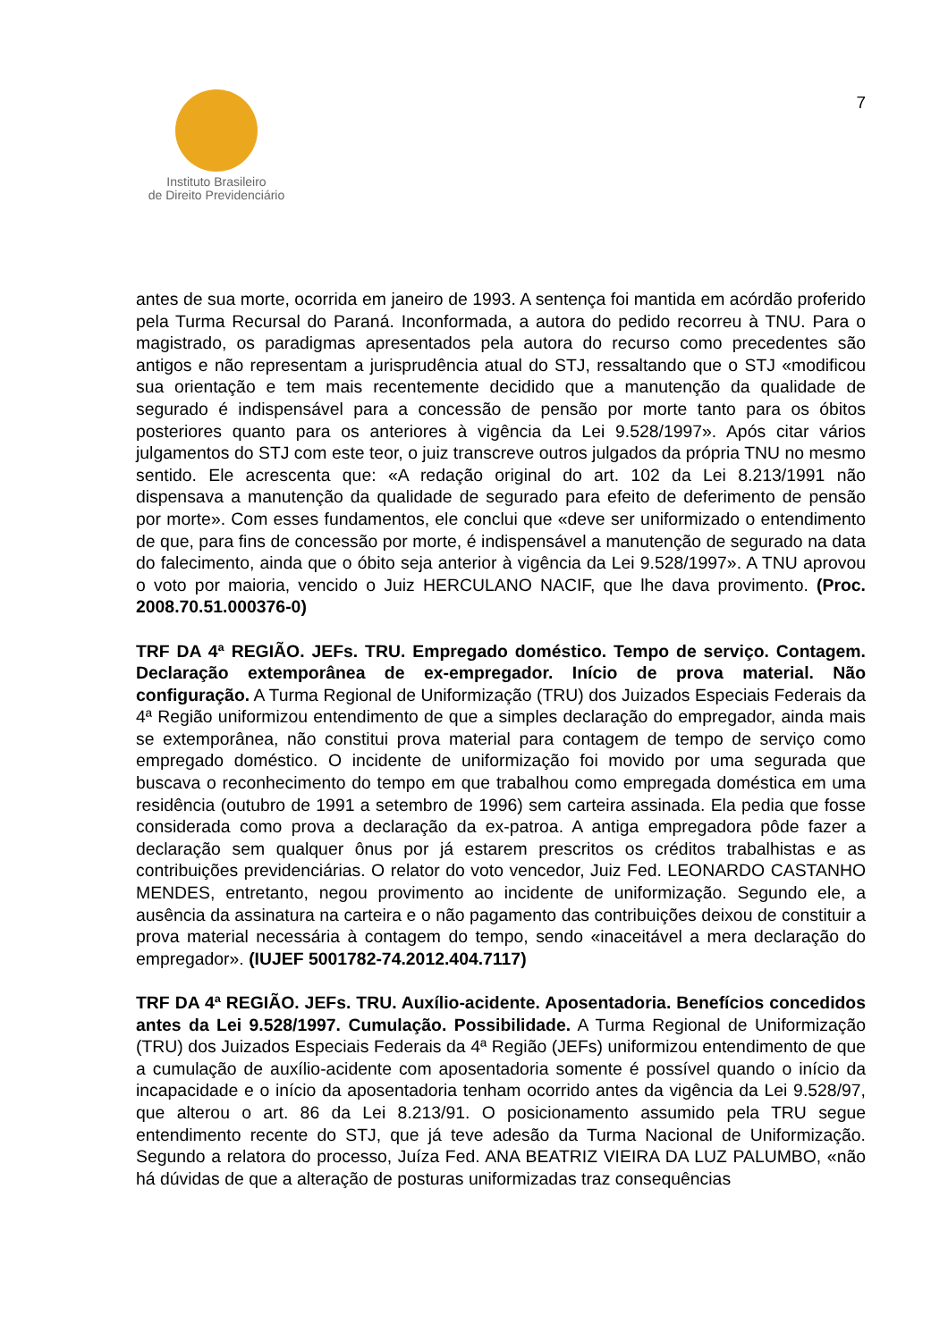Instituto Brasileiro
de Direito Previdenciário
7
antes de sua morte, ocorrida em janeiro de 1993. A sentença foi mantida em acórdão proferido pela Turma Recursal do Paraná. Inconformada, a autora do pedido recorreu à TNU. Para o magistrado, os paradigmas apresentados pela autora do recurso como precedentes são antigos e não representam a jurisprudência atual do STJ, ressaltando que o STJ «modificou sua orientação e tem mais recentemente decidido que a manutenção da qualidade de segurado é indispensável para a concessão de pensão por morte tanto para os óbitos posteriores quanto para os anteriores à vigência da Lei 9.528/1997». Após citar vários julgamentos do STJ com este teor, o juiz transcreve outros julgados da própria TNU no mesmo sentido. Ele acrescenta que: «A redação original do art. 102 da Lei 8.213/1991 não dispensava a manutenção da qualidade de segurado para efeito de deferimento de pensão por morte». Com esses fundamentos, ele conclui que «deve ser uniformizado o entendimento de que, para fins de concessão por morte, é indispensável a manutenção de segurado na data do falecimento, ainda que o óbito seja anterior à vigência da Lei 9.528/1997». A TNU aprovou o voto por maioria, vencido o Juiz HERCULANO NACIF, que lhe dava provimento. (Proc. 2008.70.51.000376-0)
TRF DA 4ª REGIÃO. JEFs. TRU. Empregado doméstico. Tempo de serviço. Contagem. Declaração extemporânea de ex-empregador. Início de prova material. Não configuração. A Turma Regional de Uniformização (TRU) dos Juizados Especiais Federais da 4ª Região uniformizou entendimento de que a simples declaração do empregador, ainda mais se extemporânea, não constitui prova material para contagem de tempo de serviço como empregado doméstico. O incidente de uniformização foi movido por uma segurada que buscava o reconhecimento do tempo em que trabalhou como empregada doméstica em uma residência (outubro de 1991 a setembro de 1996) sem carteira assinada. Ela pedia que fosse considerada como prova a declaração da ex-patroa. A antiga empregadora pôde fazer a declaração sem qualquer ônus por já estarem prescritos os créditos trabalhistas e as contribuições previdenciárias. O relator do voto vencedor, Juiz Fed. LEONARDO CASTANHO MENDES, entretanto, negou provimento ao incidente de uniformização. Segundo ele, a ausência da assinatura na carteira e o não pagamento das contribuições deixou de constituir a prova material necessária à contagem do tempo, sendo «inaceitável a mera declaração do empregador». (IUJEF 5001782-74.2012.404.7117)
TRF DA 4ª REGIÃO. JEFs. TRU. Auxílio-acidente. Aposentadoria. Benefícios concedidos antes da Lei 9.528/1997. Cumulação. Possibilidade. A Turma Regional de Uniformização (TRU) dos Juizados Especiais Federais da 4ª Região (JEFs) uniformizou entendimento de que a cumulação de auxílio-acidente com aposentadoria somente é possível quando o início da incapacidade e o início da aposentadoria tenham ocorrido antes da vigência da Lei 9.528/97, que alterou o art. 86 da Lei 8.213/91. O posicionamento assumido pela TRU segue entendimento recente do STJ, que já teve adesão da Turma Nacional de Uniformização. Segundo a relatora do processo, Juíza Fed. ANA BEATRIZ VIEIRA DA LUZ PALUMBO, «não há dúvidas de que a alteração de posturas uniformizadas traz consequências